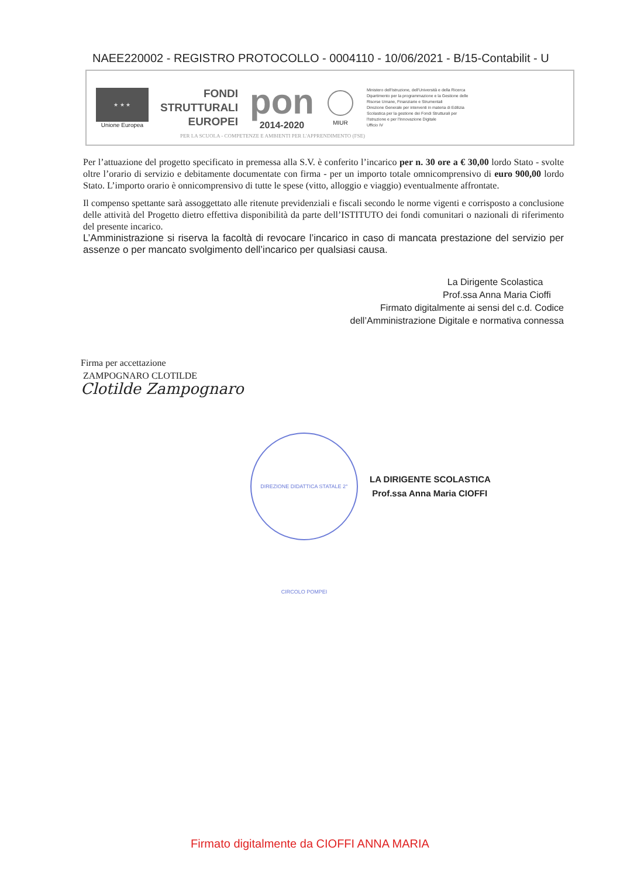NAEE220002 - REGISTRO PROTOCOLLO - 0004110 - 10/06/2021 - B/15-Contabilit - U
★ ★ ★
Unione Europea
FONDI
STRUTTURALI
EUROPEI
pon
2014-2020
MIUR
Ministero dell'Istruzione, dell'Università e della Ricerca
Dipartimento per la programmazione e la Gestione delle
Risorse Umane, Finanziarie e Strumentali
Direzione Generale per interventi in materia di Edilizia
Scolastica per la gestione dei Fondi Strutturali per
l'Istruzione e per l'Innovazione Digitale
Ufficio IV
PER LA SCUOLA - COMPETENZE E AMBIENTI PER L'APPRENDIMENTO (FSE)
Per l’attuazione del progetto specificato in premessa alla S.V. è conferito l’incarico per n. 30 ore a € 30,00 lordo Stato - svolte oltre l’orario di servizio e debitamente documentate con firma - per un importo totale omnicomprensivo di euro 900,00 lordo Stato. L’importo orario è onnicomprensivo di tutte le spese (vitto, alloggio e viaggio) eventualmente affrontate.
Il compenso spettante sarà assoggettato alle ritenute previdenziali e fiscali secondo le norme vigenti e corrisposto a conclusione delle attività del Progetto dietro effettiva disponibilità da parte dell’ISTITUTO dei fondi comunitari o nazionali di riferimento del presente incarico.
L’Amministrazione si riserva la facoltà di revocare l’incarico in caso di mancata prestazione del servizio per assenze o per mancato svolgimento dell’incarico per qualsiasi causa.
La Dirigente Scolastica
Prof.ssa Anna Maria Cioffi
Firmato digitalmente ai sensi del c.d. Codice
dell’Amministrazione Digitale e normativa connessa
Firma per accettazione
ZAMPOGNARO CLOTILDE
Clotilde Zampognaro
DIREZIONE DIDATTICA STATALE 2° CIRCOLO POMPEI
LA DIRIGENTE SCOLASTICA
Prof.ssa Anna Maria CIOFFI
Firmato digitalmente da CIOFFI ANNA MARIA